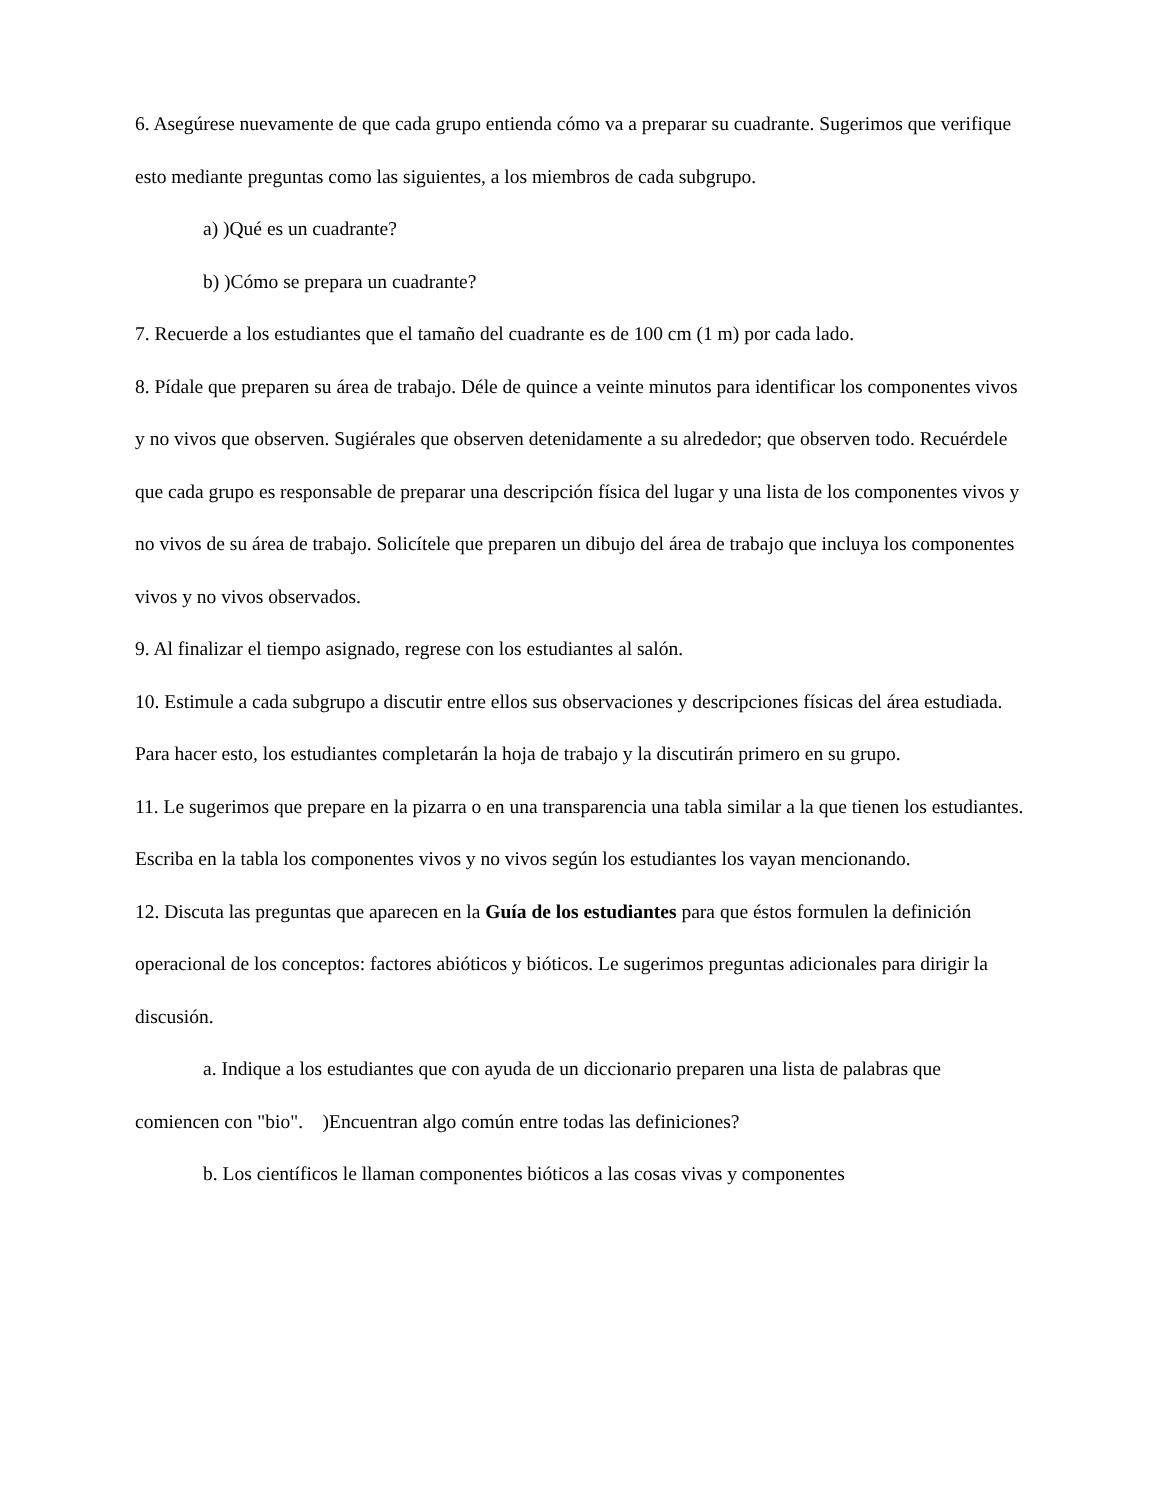6. Asegúrese nuevamente de que cada grupo entienda cómo va a preparar su cuadrante. Sugerimos que verifique esto mediante preguntas como las siguientes, a los miembros de cada subgrupo.
a) )Qué es un cuadrante?
b) )Cómo se prepara un cuadrante?
7. Recuerde a los estudiantes que el tamaño del cuadrante es de 100 cm (1 m) por cada lado.
8. Pídale que preparen su área de trabajo. Déle de quince a veinte minutos para identificar los componentes vivos y no vivos que observen. Sugiérales que observen detenidamente a su alrededor; que observen todo. Recuérdele que cada grupo es responsable de preparar una descripción física del lugar y una lista de los componentes vivos y no vivos de su área de trabajo. Solicítele que preparen un dibujo del área de trabajo que incluya los componentes vivos y no vivos observados.
9. Al finalizar el tiempo asignado, regrese con los estudiantes al salón.
10. Estimule a cada subgrupo a discutir entre ellos sus observaciones y descripciones físicas del área estudiada. Para hacer esto, los estudiantes completarán la hoja de trabajo y la discutirán primero en su grupo.
11. Le sugerimos que prepare en la pizarra o en una transparencia una tabla similar a la que tienen los estudiantes. Escriba en la tabla los componentes vivos y no vivos según los estudiantes los vayan mencionando.
12. Discuta las preguntas que aparecen en la Guía de los estudiantes para que éstos formulen la definición operacional de los conceptos: factores abióticos y bióticos. Le sugerimos preguntas adicionales para dirigir la discusión.
a. Indique a los estudiantes que con ayuda de un diccionario preparen una lista de palabras que comiencen con "bio". )Encuentran algo común entre todas las definiciones?
b. Los científicos le llaman componentes bióticos a las cosas vivas y componentes